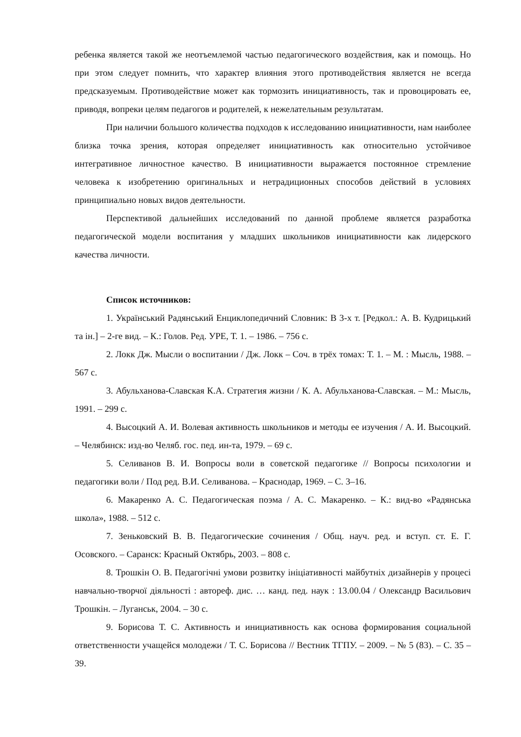ребенка является такой же неотъемлемой частью педагогического воздействия, как и помощь. Но при этом следует помнить, что характер влияния этого противодействия является не всегда предсказуемым. Противодействие может как тормозить инициативность, так и провоцировать ее, приводя, вопреки целям педагогов и родителей, к нежелательным результатам.
При наличии большого количества подходов к исследованию инициативности, нам наиболее близка точка зрения, которая определяет инициативность как относительно устойчивое интегративное личностное качество. В инициативности выражается постоянное стремление человека к изобретению оригинальных и нетрадиционных способов действий в условиях принципиально новых видов деятельности.
Перспективой дальнейших исследований по данной проблеме является разработка педагогической модели воспитания у младших школьников инициативности как лидерского качества личности.
Список источников:
1. Український Радянський Енциклопедичний Словник: В 3-х т. [Редкол.: А. В. Кудрицький та ін.] – 2-ге вид. – К.: Голов. Ред. УРЕ, Т. 1. – 1986. – 756 с.
2. Локк Дж. Мысли о воспитании / Дж. Локк – Соч. в трёх томах: Т. 1. – М. : Мысль, 1988. – 567 с.
3. Абульханова-Славская К.А. Стратегия жизни / К. А. Абульханова-Славская. – М.: Мысль, 1991. – 299 с.
4. Высоцкий А. И. Волевая активность школьников и методы ее изучения / А. И. Высоцкий. – Челябинск: изд-во Челяб. гос. пед. ин-та, 1979. – 69 с.
5. Селиванов В. И. Вопросы воли в советской педагогике // Вопросы психологии и педагогики воли / Под ред. В.И. Селиванова. – Краснодар, 1969. – С. 3–16.
6. Макаренко А. С. Педагогическая поэма / А. С. Макаренко. – К.: вид-во «Радянська школа», 1988. – 512 с.
7. Зеньковский В. В. Педагогические сочинения / Общ. науч. ред. и вступ. ст. Е. Г. Осовского. – Саранск: Красный Октябрь, 2003. – 808 с.
8. Трошкін О. В. Педагогічні умови розвитку ініціативності майбутніх дизайнерів у процесі навчально-творчої діяльності : автореф. дис. … канд. пед. наук : 13.00.04 / Олександр Васильович Трошкін. – Луганськ, 2004. – 30 с.
9. Борисова Т. С. Активность и инициативность как основа формирования социальной ответственности учащейся молодежи / Т. С. Борисова // Вестник ТГПУ. – 2009. – № 5 (83). – С. 35 – 39.